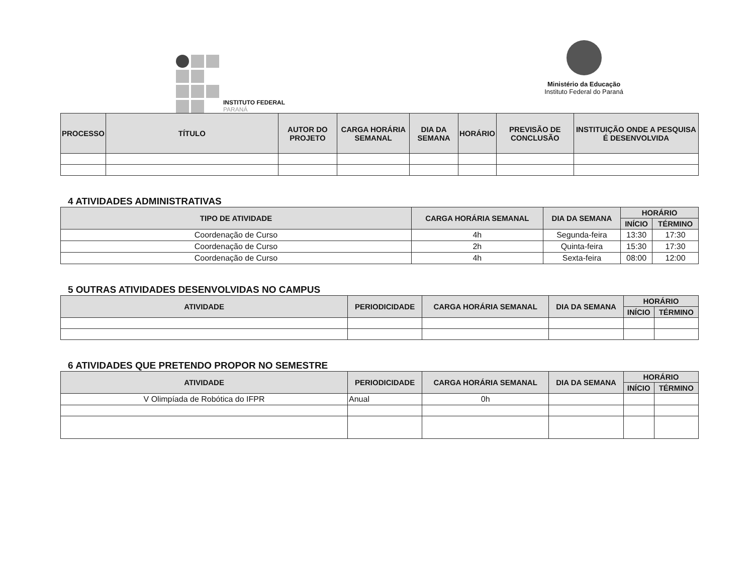INSTITUTO FEDERAL
PARANÁ
Ministério da Educação
Instituto Federal do Paraná
| PROCESSO | TÍTULO | AUTOR DO PROJETO | CARGA HORÁRIA SEMANAL | DIA DA SEMANA | HORÁRIO | PREVISÃO DE CONCLUSÃO | INSTITUIÇÃO ONDE A PESQUISA É DESENVOLVIDA |
| --- | --- | --- | --- | --- | --- | --- | --- |
4 ATIVIDADES ADMINISTRATIVAS
| TIPO DE ATIVIDADE | CARGA HORÁRIA SEMANAL | DIA DA SEMANA | HORÁRIO | |
| --- | --- | --- | --- | --- |
| | | | INÍCIO | TÉRMINO |
| Coordenação de Curso | 4h | Segunda-feira | 13:30 | 17:30 |
| Coordenação de Curso | 2h | Quinta-feira | 15:30 | 17:30 |
| Coordenação de Curso | 4h | Sexta-feira | 08:00 | 12:00 |
5 OUTRAS ATIVIDADES DESENVOLVIDAS NO CAMPUS
| ATIVIDADE | PERIODICIDADE | CARGA HORÁRIA SEMANAL | DIA DA SEMANA | HORÁRIO | |
| --- | --- | --- | --- | --- | --- |
| | | | | INÍCIO | TÉRMINO |
6 ATIVIDADES QUE PRETENDO PROPOR NO SEMESTRE
| ATIVIDADE | PERIODICIDADE | CARGA HORÁRIA SEMANAL | DIA DA SEMANA | HORÁRIO | |
| --- | --- | --- | --- | --- | --- |
| | | | | INÍCIO | TÉRMINO |
| V Olimpíada de Robótica do IFPR | Anual | 0h | | | |